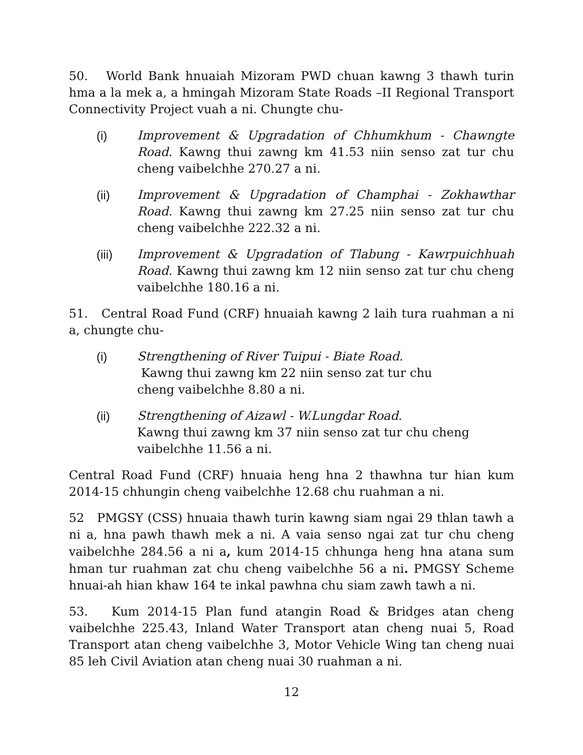50. World Bank hnuaiah Mizoram PWD chuan kawng 3 thawh turin hma a la mek a, a hmingah Mizoram State Roads –II Regional Transport Connectivity Project vuah a ni. Chungte chu-
(i) Improvement & Upgradation of Chhumkhum - Chawngte Road. Kawng thui zawng km 41.53 niin senso zat tur chu cheng vaibelchhe 270.27 a ni.
(ii) Improvement & Upgradation of Champhai - Zokhawthar Road. Kawng thui zawng km 27.25 niin senso zat tur chu cheng vaibelchhe 222.32 a ni.
(iii) Improvement & Upgradation of Tlabung - Kawrpuichhuah Road. Kawng thui zawng km 12 niin senso zat tur chu cheng vaibelchhe 180.16 a ni.
51. Central Road Fund (CRF) hnuaiah kawng 2 laih tura ruahman a ni a, chungte chu-
(i) Strengthening of River Tuipui - Biate Road.
Kawng thui zawng km 22 niin senso zat tur chu
cheng vaibelchhe 8.80 a ni.
(ii) Strengthening of Aizawl - W.Lungdar Road.
Kawng thui zawng km 37 niin senso zat tur chu cheng
vaibelchhe 11.56 a ni.
Central Road Fund (CRF) hnuaia heng hna 2 thawhna tur hian kum 2014-15 chhungin cheng vaibelchhe 12.68 chu ruahman a ni.
52 PMGSY (CSS) hnuaia thawh turin kawng siam ngai 29 thlan tawh a ni a, hna pawh thawh mek a ni. A vaia senso ngai zat tur chu cheng vaibelchhe 284.56 a ni a, kum 2014-15 chhunga heng hna atana sum hman tur ruahman zat chu cheng vaibelchhe 56 a ni. PMGSY Scheme hnuai-ah hian khaw 164 te inkal pawhna chu siam zawh tawh a ni.
53. Kum 2014-15 Plan fund atangin Road & Bridges atan cheng vaibelchhe 225.43, Inland Water Transport atan cheng nuai 5, Road Transport atan cheng vaibelchhe 3, Motor Vehicle Wing tan cheng nuai 85 leh Civil Aviation atan cheng nuai 30 ruahman a ni.
12